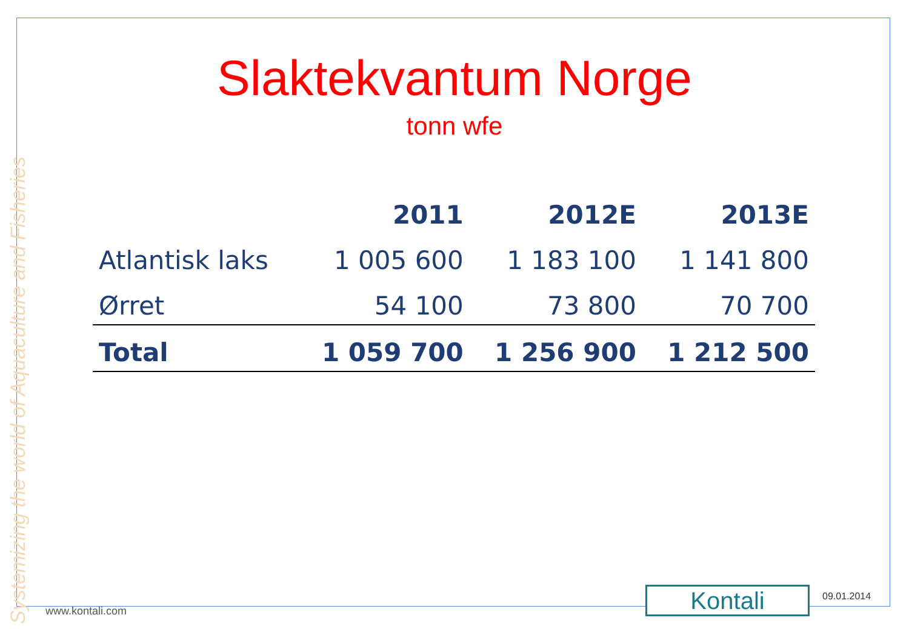Systemizing the world of Aquaculture and Fisheries
Slaktekvantum Norge
tonn wfe
| | 2011 | 2012E | 2013E |
| --- | --- | --- | --- |
| Atlantisk laks | 1 005 600 | 1 183 100 | 1 141 800 |
| Ørret | 54 100 | 73 800 | 70 700 |
| Total | 1 059 700 | 1 256 900 | 1 212 500 |
www.kontali.com Kontali 09.01.2014